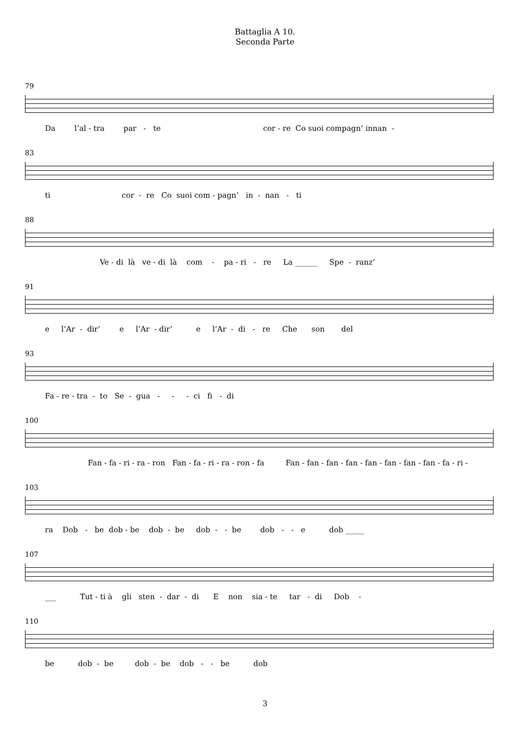Battaglia A 10.
Seconda Parte
79
Da l’al - tra par - te cor - re Co suoi compagn’ innan -
83
ti cor - re Co suoi com - pagn’ in - nan - ti
88
Ve - di là ve - di là com - pa - ri - re La ______ Spe - ranz’
91
e l’Ar - dir’ e l’Ar - dir’ e l’Ar - di - re Che son del
93
Fa - re - tra - to Se - gua - - - ci fi - di
100
Fan - fa - ri - ra - ron Fan - fa - ri - ra - ron - fa Fan - fan - fan - fan - fan - fan - fan - fan - fa - ri -
103
ra Dob - be dob - be dob - be dob - - be dob - - e dob _____
107
___ Tut - ti à gli sten - dar - di E non sia - te tar - di Dob -
110
be dob - be dob - be dob - - be dob
3